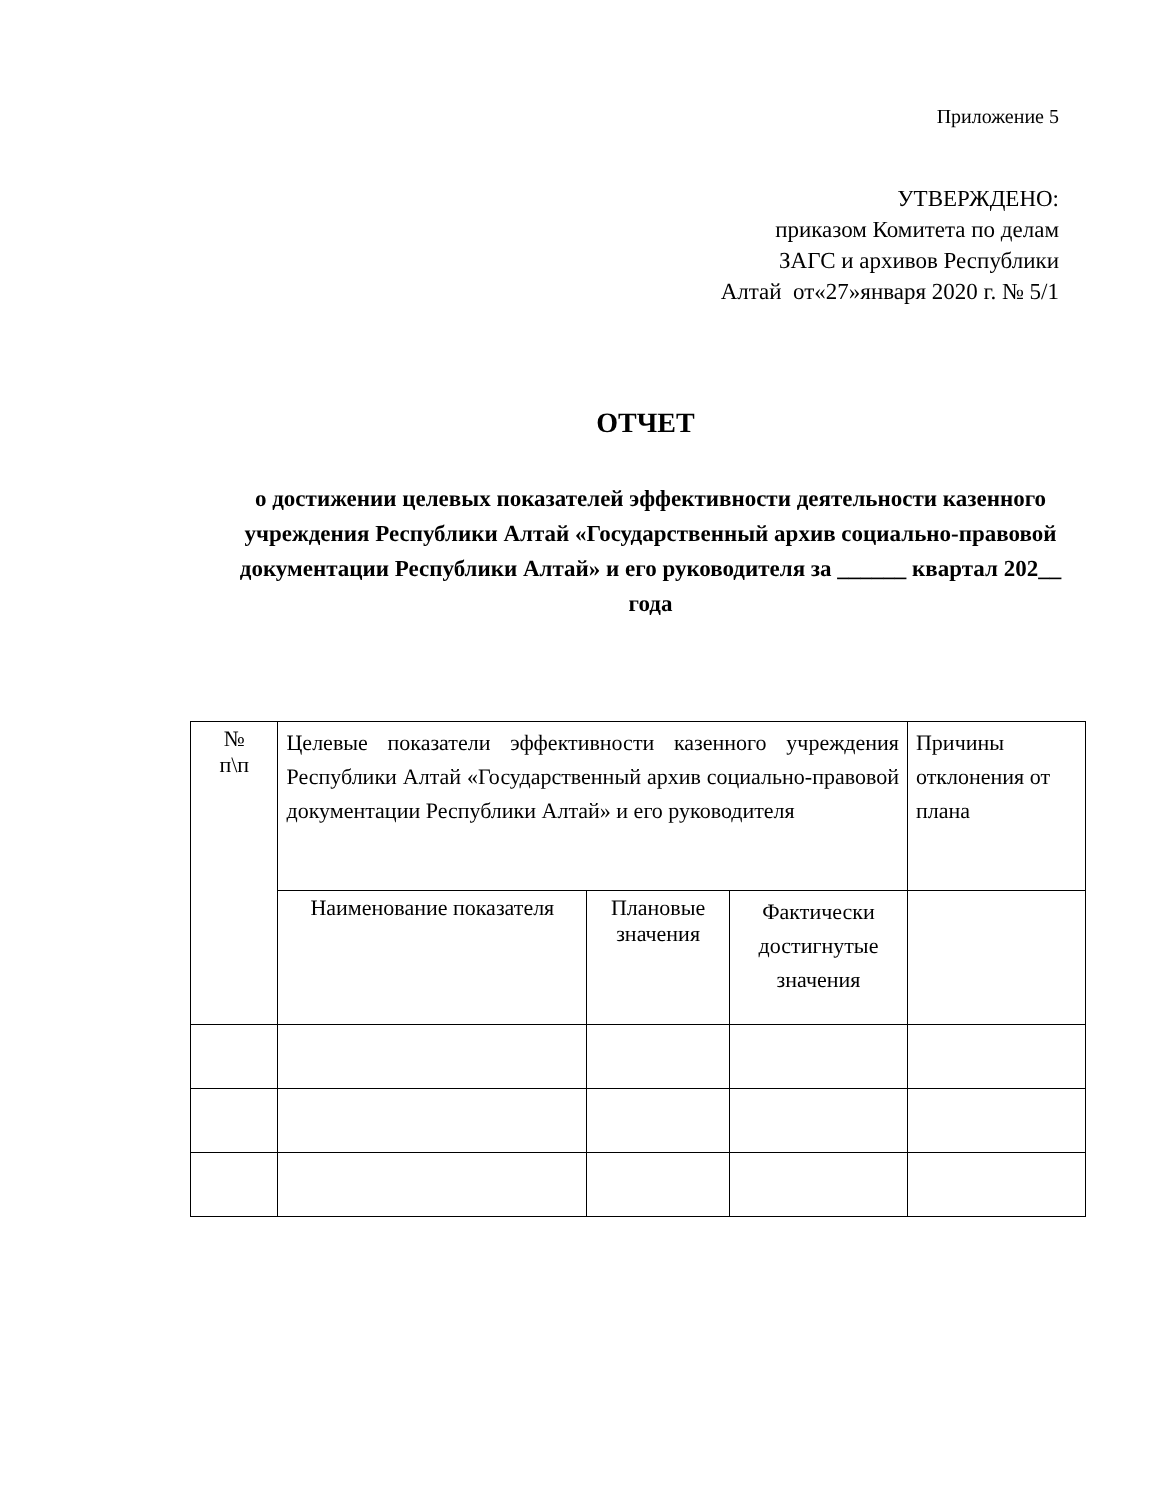Приложение 5
УТВЕРЖДЕНО:
приказом Комитета по делам
ЗАГС и архивов Республики
Алтай от«27»января 2020 г. № 5/1
ОТЧЕТ
о достижении целевых показателей эффективности деятельности казенного учреждения Республики Алтай «Государственный архив социально-правовой документации Республики Алтай» и его руководителя за ______ квартал 202__ года
| № п\п | Целевые показатели эффективности казенного учреждения Республики Алтай «Государственный архив социально-правовой документации Республики Алтай» и его руководителя | | | Причины отклонения от плана |
| | Наименование показателя | Плановые значения | Фактически достигнутые значения | |